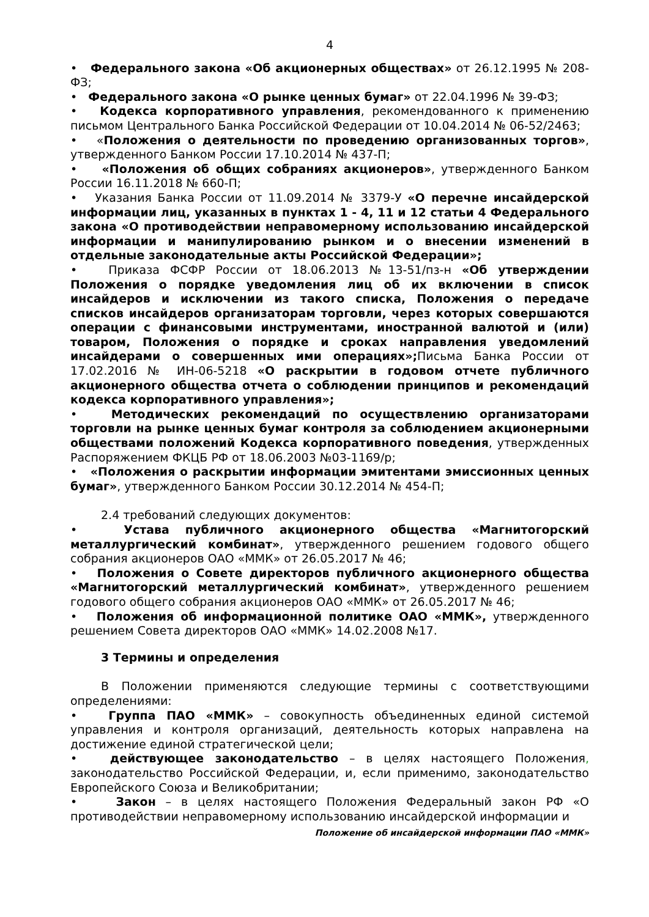4
• Федерального закона «Об акционерных обществах» от 26.12.1995 № 208-ФЗ;
• Федерального закона «О рынке ценных бумаг» от 22.04.1996 № 39-ФЗ;
• Кодекса корпоративного управления, рекомендованного к применению письмом Центрального Банка Российской Федерации от 10.04.2014 № 06-52/2463;
• «Положения о деятельности по проведению организованных торгов», утвержденного Банком России 17.10.2014 № 437-П;
• «Положения об общих собраниях акционеров», утвержденного Банком России 16.11.2018 № 660-П;
• Указания Банка России от 11.09.2014 № 3379-У «О перечне инсайдерской информации лиц, указанных в пунктах 1 - 4, 11 и 12 статьи 4 Федерального закона «О противодействии неправомерному использованию инсайдерской информации и манипулированию рынком и о внесении изменений в отдельные законодательные акты Российской Федерации»;
• Приказа ФСФР России от 18.06.2013 №13-51/пз-н «Об утверждении Положения о порядке уведомления лиц об их включении в список инсайдеров и исключении из такого списка, Положения о передаче списков инсайдеров организаторам торговли, через которых совершаются операции с финансовыми инструментами, иностранной валютой и (или) товаром, Положения о порядке и сроках направления уведомлений инсайдерами о совершенных ими операциях»; Письма Банка России от 17.02.2016 № ИН-06-5218 «О раскрытии в годовом отчете публичного акционерного общества отчета о соблюдении принципов и рекомендаций кодекса корпоративного управления»;
• Методических рекомендаций по осуществлению организаторами торговли на рынке ценных бумаг контроля за соблюдением акционерными обществами положений Кодекса корпоративного поведения, утвержденных Распоряжением ФКЦБ РФ от 18.06.2003 №03-1169/р;
• «Положения о раскрытии информации эмитентами эмиссионных ценных бумаг», утвержденного Банком России 30.12.2014 № 454-П;
2.4 требований следующих документов:
• Устава публичного акционерного общества «Магнитогорский металлургический комбинат», утвержденного решением годового общего собрания акционеров ОАО «ММК» от 26.05.2017 № 46;
• Положения о Совете директоров публичного акционерного общества «Магнитогорский металлургический комбинат», утвержденного решением годового общего собрания акционеров ОАО «ММК» от 26.05.2017 № 46;
• Положения об информационной политике ОАО «ММК», утвержденного решением Совета директоров ОАО «ММК» 14.02.2008 №17.
3 Термины и определения
В Положении применяются следующие термины с соответствующими определениями:
• Группа ПАО «ММК» – совокупность объединенных единой системой управления и контроля организаций, деятельность которых направлена на достижение единой стратегической цели;
• действующее законодательство – в целях настоящего Положения, законодательство Российской Федерации, и, если применимо, законодательство Европейского Союза и Великобритании;
• Закон – в целях настоящего Положения Федеральный закон РФ «О противодействии неправомерному использованию инсайдерской информации и
Положение об инсайдерской информации ПАО «ММК»